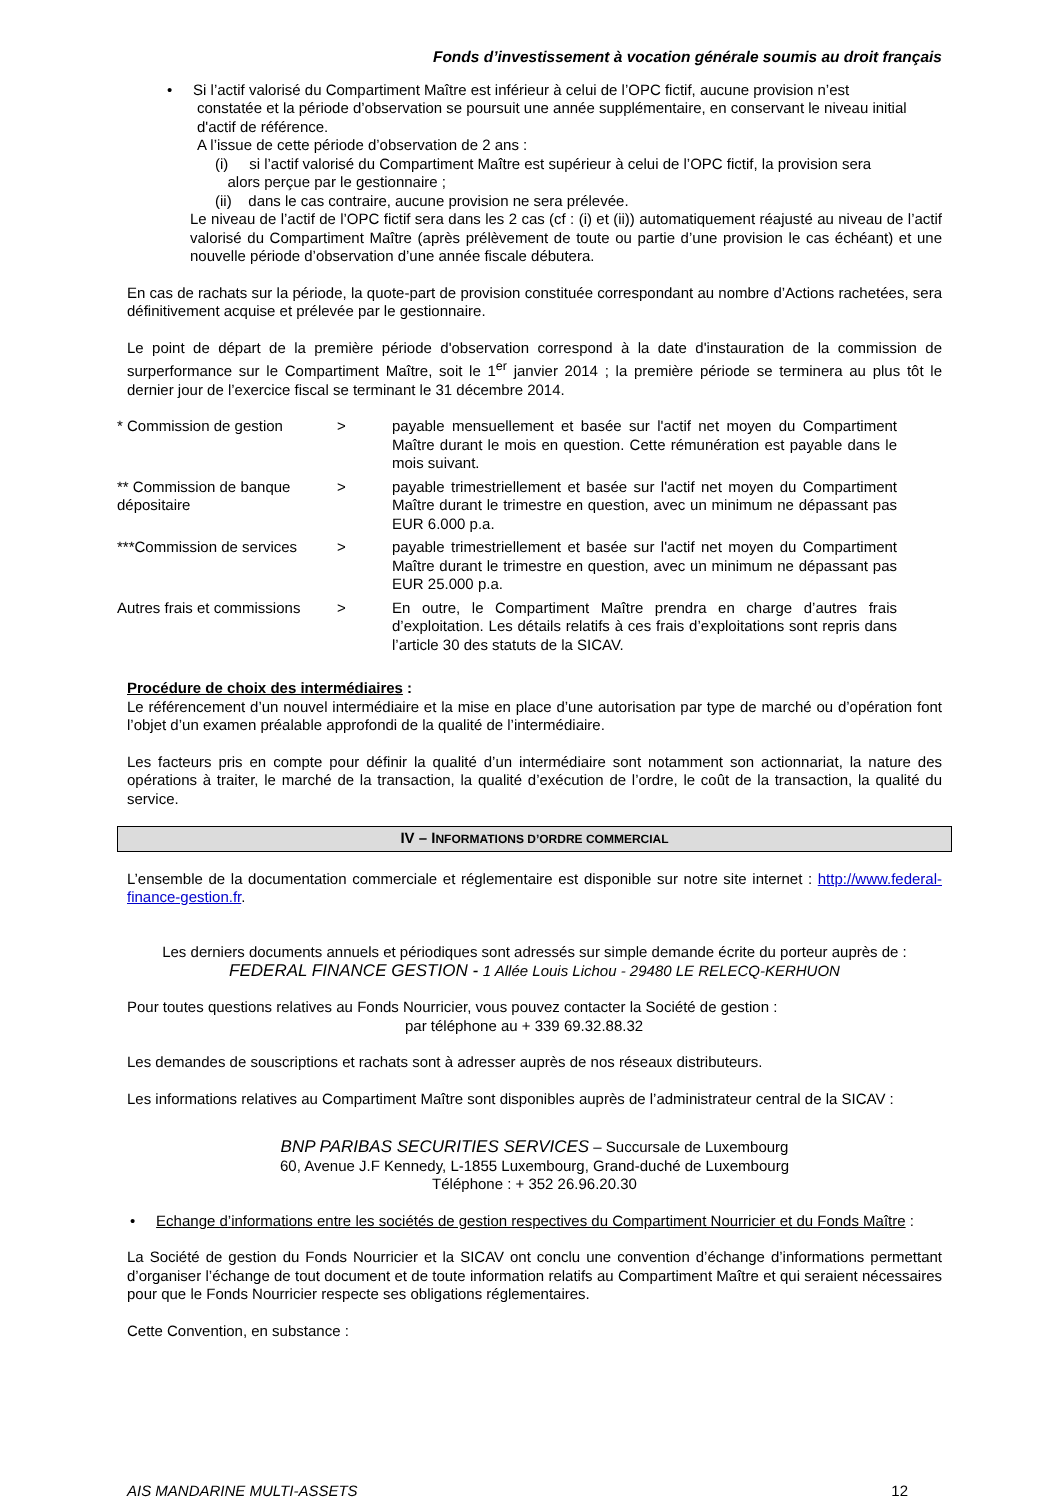Fonds d’investissement à vocation générale soumis au droit français
• Si l’actif valorisé du Compartiment Maître est inférieur à celui de l’OPC fictif, aucune provision n’est
constatée et la période d’observation se poursuit une année supplémentaire, en conservant le niveau initial d'actif de référence.
A l’issue de cette période d’observation de 2 ans :
(i) si l’actif valorisé du Compartiment Maître est supérieur à celui de l’OPC fictif, la provision sera
alors perçue par le gestionnaire ;
(ii) dans le cas contraire, aucune provision ne sera prélevée.
Le niveau de l’actif de l’OPC fictif sera dans les 2 cas (cf : (i) et (ii)) automatiquement réajusté au niveau de l’actif valorisé du Compartiment Maître (après prélèvement de toute ou partie d’une provision le cas échéant) et une nouvelle période d’observation d’une année fiscale débutera.
En cas de rachats sur la période, la quote-part de provision constituée correspondant au nombre d’Actions rachetées, sera définitivement acquise et prélevée par le gestionnaire.
Le point de départ de la première période d'observation correspond à la date d'instauration de la commission de surperformance sur le Compartiment Maître, soit le 1<sup>er</sup> janvier 2014 ; la première période se terminera au plus tôt le dernier jour de l’exercice fiscal se terminant le 31 décembre 2014.
| * Commission de gestion | > | payable mensuellement et basée sur l'actif net moyen du Compartiment Maître durant le mois en question. Cette rémunération est payable dans le mois suivant. |
| ** Commission de banque dépositaire | > | payable trimestriellement et basée sur l'actif net moyen du Compartiment Maître durant le trimestre en question, avec un minimum ne dépassant pas EUR 6.000 p.a. |
| ***Commission de services | > | payable trimestriellement et basée sur l'actif net moyen du Compartiment Maître durant le trimestre en question, avec un minimum ne dépassant pas EUR 25.000 p.a. |
| Autres frais et commissions | > | En outre, le Compartiment Maître prendra en charge d’autres frais d’exploitation. Les détails relatifs à ces frais d’exploitations sont repris dans l’article 30 des statuts de la SICAV. |
Procédure de choix des intermédiaires :
Le référencement d’un nouvel intermédiaire et la mise en place d’une autorisation par type de marché ou d’opération font l’objet d’un examen préalable approfondi de la qualité de l’intermédiaire.
Les facteurs pris en compte pour définir la qualité d’un intermédiaire sont notamment son actionnariat, la nature des opérations à traiter, le marché de la transaction, la qualité d’exécution de l’ordre, le coût de la transaction, la qualité du service.
IV – INFORMATIONS D’ORDRE COMMERCIAL
L’ensemble de la documentation commerciale et réglementaire est disponible sur notre site internet : http://www.federal-finance-gestion.fr.
Les derniers documents annuels et périodiques sont adressés sur simple demande écrite du porteur auprès de :
FEDERAL FINANCE GESTION - 1 Allée Louis Lichou - 29480 LE RELECQ-KERHUON
Pour toutes questions relatives au Fonds Nourricier, vous pouvez contacter la Société de gestion :
par téléphone au + 339 69.32.88.32
Les demandes de souscriptions et rachats sont à adresser auprès de nos réseaux distributeurs.
Les informations relatives au Compartiment Maître sont disponibles auprès de l’administrateur central de la SICAV :
BNP PARIBAS SECURITIES SERVICES – Succursale de Luxembourg
60, Avenue J.F Kennedy, L-1855 Luxembourg, Grand-duché de Luxembourg
Téléphone : + 352 26.96.20.30
• Echange d’informations entre les sociétés de gestion respectives du Compartiment Nourricier et du Fonds Maître :
La Société de gestion du Fonds Nourricier et la SICAV ont conclu une convention d’échange d’informations permettant d’organiser l’échange de tout document et de toute information relatifs au Compartiment Maître et qui seraient nécessaires pour que le Fonds Nourricier respecte ses obligations réglementaires.
Cette Convention, en substance :
AIS MANDARINE MULTI-ASSETS 12